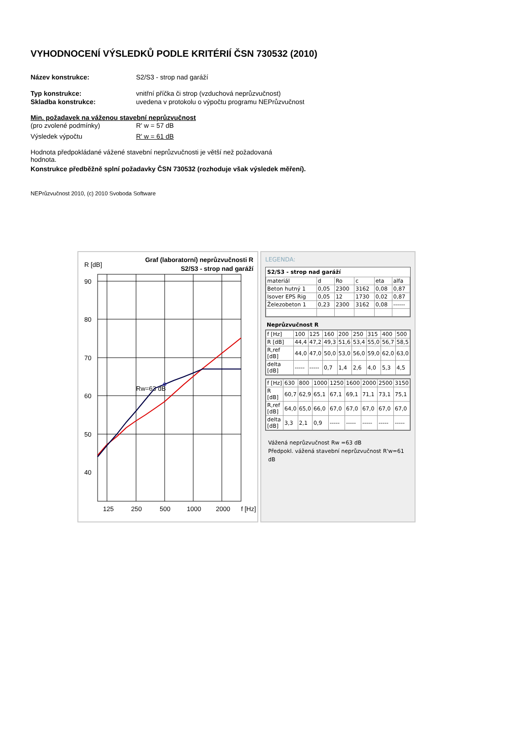VYHODNOCENÍ VÝSLEDKŮ PODLE KRITÉRIÍ ČSN 730532 (2010)
Název konstrukce: S2/S3 - strop nad garáží
Typ konstrukce: vnitřní příčka či strop (vzduchová neprůzvučnost)
Skladba konstrukce: uvedena v protokolu o výpočtu programu NEPrůzvučnost
Min. požadavek na váženou stavební neprůzvučnost
(pro zvolené podmínky) R' w = 57 dB
Výsledek výpočtu R' w = 61 dB
Hodnota předpokládané vážené stavební neprůzvučnosti je větší než požadovaná hodnota.
Konstrukce předběžně splní požadavky ČSN 730532 (rozhoduje však výsledek měření).
NEPrůzvučnost 2010, (c) 2010 Svoboda Software
R [dB]
Graf (laboratorní) neprůzvučnosti R
S2/S3 - strop nad garáží
90
80
70
60
50
40
125
250
500
1000
2000
f [Hz]
Rw=63 dB
LEGENDA:
S2/S3 - strop nad garáží
| materiál | d | Ro | c | eta | alfa |
| --- | --- | --- | --- | --- | --- |
| Beton hutný 1 | 0,05 | 2300 | 3162 | 0,08 | 0,87 |
| Isover EPS Rig | 0,05 | 12 | 1730 | 0,02 | 0,87 |
| Železobeton 1 | 0,23 | 2300 | 3162 | 0,08 | ------ |
Neprůzvučnost R
| f [Hz] | 100 | 125 | 160 | 200 | 250 | 315 | 400 | 500 |
| R [dB] | 44,4 | 47,2 | 49,3 | 51,6 | 53,4 | 55,0 | 56,7 | 58,5 |
| R,ref [dB] | 44,0 | 47,0 | 50,0 | 53,0 | 56,0 | 59,0 | 62,0 | 63,0 |
| delta [dB] | ----- | ----- | 0,7 | 1,4 | 2,6 | 4,0 | 5,3 | 4,5 |
| f [Hz] | 630 | 800 | 1000 | 1250 | 1600 | 2000 | 2500 | 3150 |
| R [dB] | 60,7 | 62,9 | 65,1 | 67,1 | 69,1 | 71,1 | 73,1 | 75,1 |
| R,ref [dB] | 64,0 | 65,0 | 66,0 | 67,0 | 67,0 | 67,0 | 67,0 | 67,0 |
| delta [dB] | 3,3 | 2,1 | 0,9 | ----- | ----- | ----- | ----- | ----- |
Vážená neprůzvučnost Rw =63 dB
Předpokl. vážená stavební neprůzvučnost R'w=61 dB